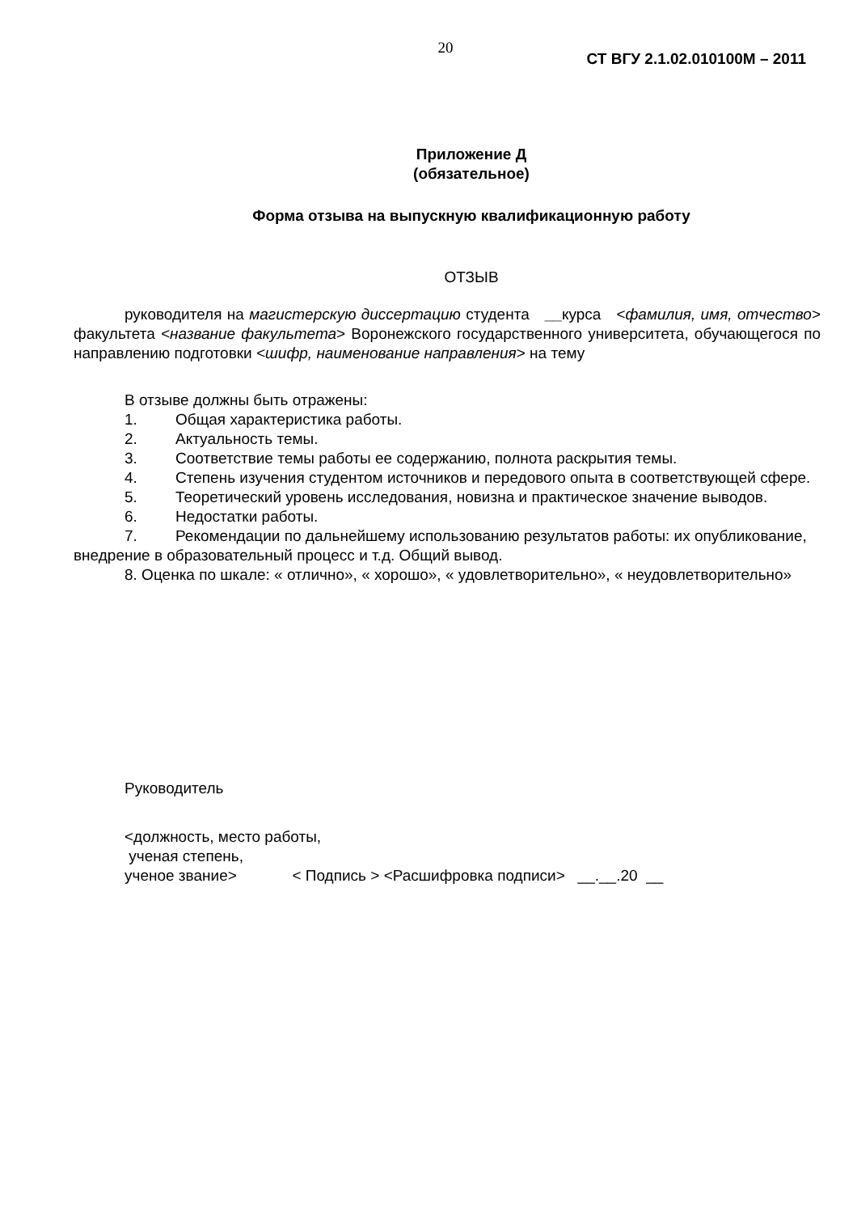20
СТ ВГУ 2.1.02.010100М – 2011
Приложение Д
(обязательное)
Форма отзыва на выпускную квалификационную работу
ОТЗЫВ
руководителя на магистерскую диссертацию студента __курса <фамилия, имя, отчество> факультета <название факультета> Воронежского государственного университета, обучающегося по направлению подготовки <шифр, наименование направления> на тему
В отзыве должны быть отражены:
1. Общая характеристика работы.
2. Актуальность темы.
3. Соответствие темы работы ее содержанию, полнота раскрытия темы.
4. Степень изучения студентом источников и передового опыта в соответствующей сфере.
5. Теоретический уровень исследования, новизна и практическое значение выводов.
6. Недостатки работы.
7. Рекомендации по дальнейшему использованию результатов работы: их опубликование, внедрение в образовательный процесс и т.д. Общий вывод.
8. Оценка по шкале: « отлично», « хорошо», « удовлетворительно», « неудовлетворительно»
Руководитель
<должность, место работы,
ученая степень,
ученое звание> < Подпись > <Расшифровка подписи> __.__.20 __